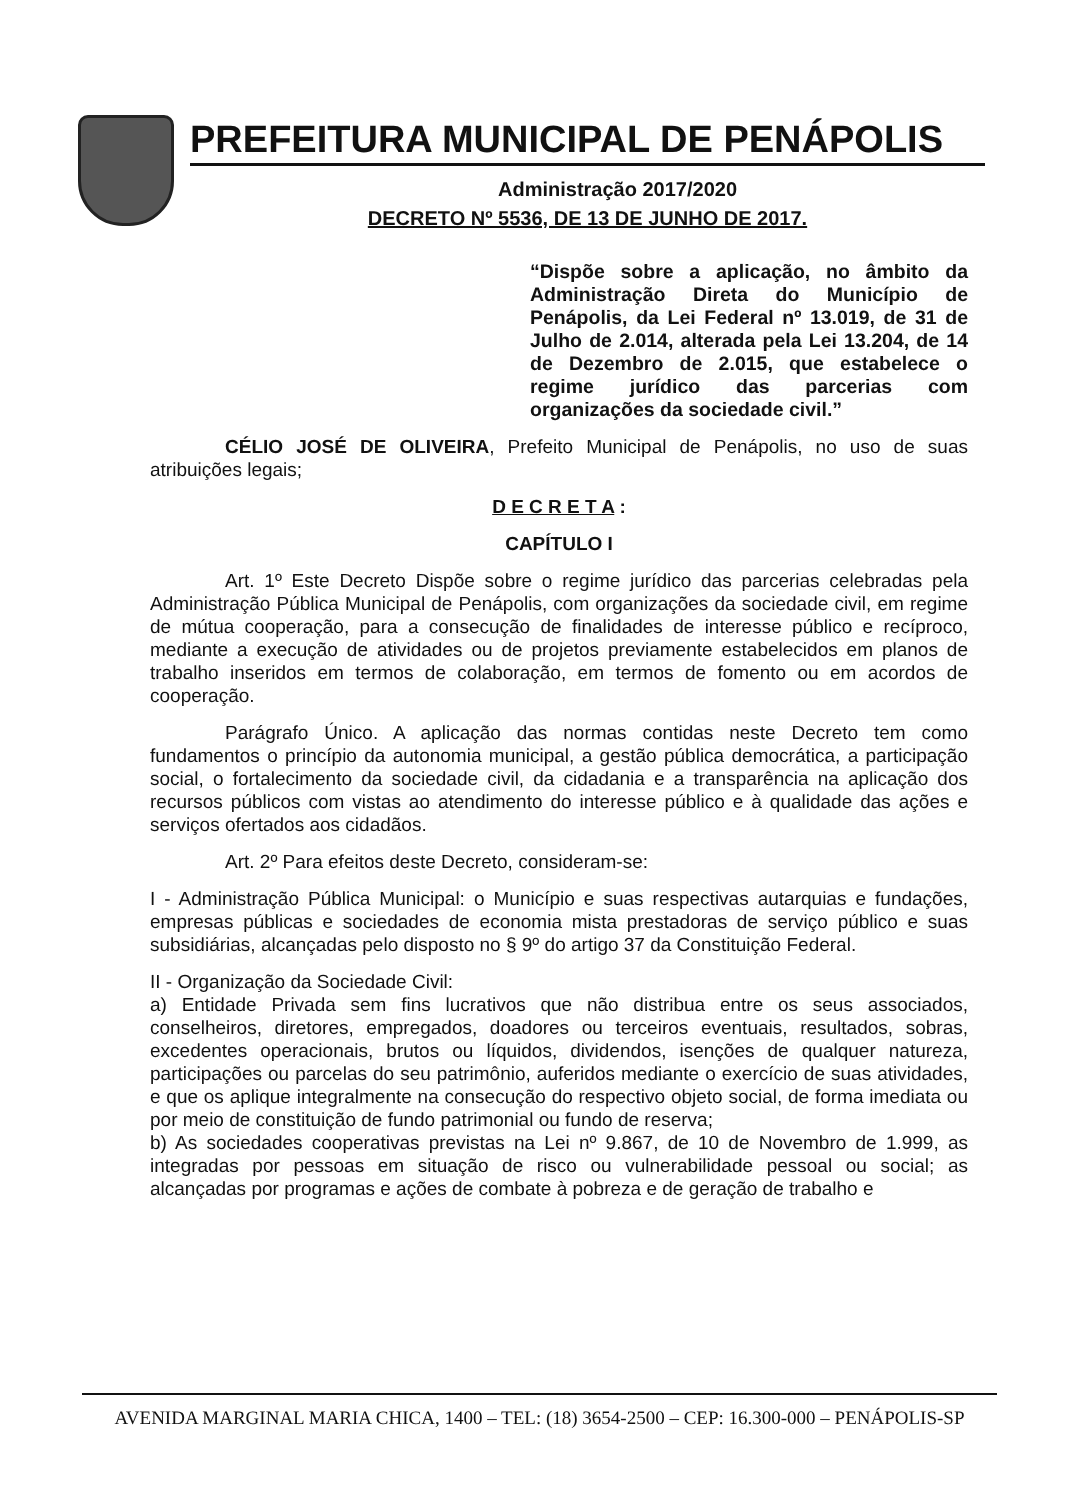PREFEITURA MUNICIPAL DE PENÁPOLIS
Administração 2017/2020
DECRETO Nº 5536, DE 13 DE JUNHO DE 2017.
“Dispõe sobre a aplicação, no âmbito da Administração Direta do Município de Penápolis, da Lei Federal nº 13.019, de 31 de Julho de 2.014, alterada pela Lei 13.204, de 14 de Dezembro de 2.015, que estabelece o regime jurídico das parcerias com organizações da sociedade civil.”
CÉLIO JOSÉ DE OLIVEIRA, Prefeito Municipal de Penápolis, no uso de suas atribuições legais;
D E C R E T A :
CAPÍTULO I
Art. 1º Este Decreto Dispõe sobre o regime jurídico das parcerias celebradas pela Administração Pública Municipal de Penápolis, com organizações da sociedade civil, em regime de mútua cooperação, para a consecução de finalidades de interesse público e recíproco, mediante a execução de atividades ou de projetos previamente estabelecidos em planos de trabalho inseridos em termos de colaboração, em termos de fomento ou em acordos de cooperação.
Parágrafo Único. A aplicação das normas contidas neste Decreto tem como fundamentos o princípio da autonomia municipal, a gestão pública democrática, a participação social, o fortalecimento da sociedade civil, da cidadania e a transparência na aplicação dos recursos públicos com vistas ao atendimento do interesse público e à qualidade das ações e serviços ofertados aos cidadãos.
Art. 2º Para efeitos deste Decreto, consideram-se:
I - Administração Pública Municipal: o Município e suas respectivas autarquias e fundações, empresas públicas e sociedades de economia mista prestadoras de serviço público e suas subsidiárias, alcançadas pelo disposto no § 9º do artigo 37 da Constituição Federal.
II - Organização da Sociedade Civil:
a) Entidade Privada sem fins lucrativos que não distribua entre os seus associados, conselheiros, diretores, empregados, doadores ou terceiros eventuais, resultados, sobras, excedentes operacionais, brutos ou líquidos, dividendos, isenções de qualquer natureza, participações ou parcelas do seu patrimônio, auferidos mediante o exercício de suas atividades, e que os aplique integralmente na consecução do respectivo objeto social, de forma imediata ou por meio de constituição de fundo patrimonial ou fundo de reserva;
b) As sociedades cooperativas previstas na Lei nº 9.867, de 10 de Novembro de 1.999, as integradas por pessoas em situação de risco ou vulnerabilidade pessoal ou social; as alcançadas por programas e ações de combate à pobreza e de geração de trabalho e
AVENIDA MARGINAL MARIA CHICA, 1400 – TEL: (18) 3654-2500 – CEP: 16.300-000 – PENÁPOLIS-SP